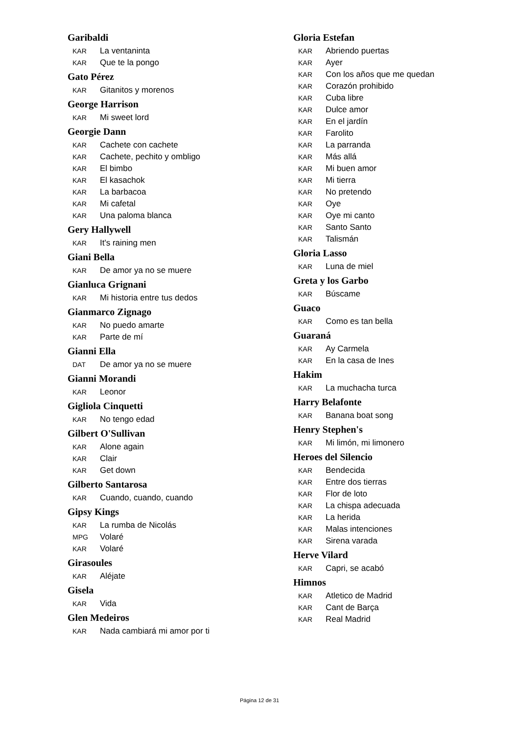Garibaldi
KAR La ventaninta
KAR Que te la pongo
Gato Pérez
KAR Gitanitos y morenos
George Harrison
KAR Mi sweet lord
Georgie Dann
KAR Cachete con cachete
KAR Cachete, pechito y ombligo
KAR El bimbo
KAR El kasachok
KAR La barbacoa
KAR Mi cafetal
KAR Una paloma blanca
Gery Hallywell
KAR It's raining men
Giani Bella
KAR De amor ya no se muere
Gianluca Grignani
KAR Mi historia entre tus dedos
Gianmarco Zignago
KAR No puedo amarte
KAR Parte de mí
Gianni Ella
DAT De amor ya no se muere
Gianni Morandi
KAR Leonor
Gigliola Cinquetti
KAR No tengo edad
Gilbert O'Sullivan
KAR Alone again
KAR Clair
KAR Get down
Gilberto Santarosa
KAR Cuando, cuando, cuando
Gipsy Kings
KAR La rumba de Nicolás
MPG Volaré
KAR Volaré
Girasoules
KAR Aléjate
Gisela
KAR Vida
Glen Medeiros
KAR Nada cambiará mi amor por ti
Gloria Estefan
KAR Abriendo puertas
KAR Ayer
KAR Con los años que me quedan
KAR Corazón prohibido
KAR Cuba libre
KAR Dulce amor
KAR En el jardín
KAR Farolito
KAR La parranda
KAR Más allá
KAR Mi buen amor
KAR Mi tierra
KAR No pretendo
KAR Oye
KAR Oye mi canto
KAR Santo Santo
KAR Talismán
Gloria Lasso
KAR Luna de miel
Greta y los Garbo
KAR Búscame
Guaco
KAR Como es tan bella
Guaraná
KAR Ay Carmela
KAR En la casa de Ines
Hakim
KAR La muchacha turca
Harry Belafonte
KAR Banana boat song
Henry Stephen's
KAR Mi limón, mi limonero
Heroes del Silencio
KAR Bendecida
KAR Entre dos tierras
KAR Flor de loto
KAR La chispa adecuada
KAR La herida
KAR Malas intenciones
KAR Sirena varada
Herve Vilard
KAR Capri, se acabó
Himnos
KAR Atletico de Madrid
KAR Cant de Barça
KAR Real Madrid
Página 12 de 31